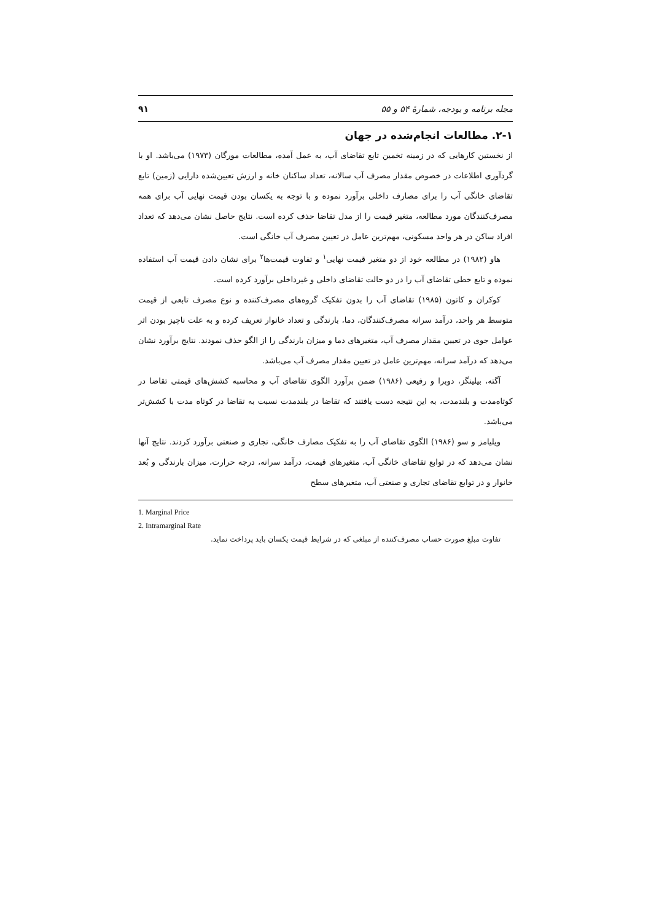مجله برنامه و بودجه، شمارهٔ ۵۴ و ۵۵ ۹۱
۲-۱. مطالعات انجام‌شده در جهان
از نخستین کارهایی که در زمینه تخمین تابع تقاضای آب، به عمل آمده، مطالعات مورگان (۱۹۷۳) می‌باشد. او با گردآوری اطلاعات در خصوص مقدار مصرف آب سالانه، تعداد ساکنان خانه و ارزش تعیین‌شده دارایی (زمین) تابع تقاضای خانگی آب را برای مصارف داخلی برآورد نموده و با توجه به یکسان بودن قیمت نهایی آب برای همه مصرف‌کنندگان مورد مطالعه، متغیر قیمت را از مدل تقاضا حذف کرده است. نتایج حاصل نشان می‌دهد که تعداد افراد ساکن در هر واحد مسکونی، مهم‌ترین عامل در تعیین مصرف آب خانگی است.
هاو (۱۹۸۲) در مطالعه خود از دو متغیر قیمت نهایی<sup>۱</sup> و تفاوت قیمت‌ها<sup>۲</sup> برای نشان دادن قیمت آب استفاده نموده و تابع خطی تقاضای آب را در دو حالت تقاضای داخلی و غیرداخلی برآورد کرده است.
کوکران و کاتون (۱۹۸۵) تقاضای آب را بدون تفکیک گروه‌های مصرف‌کننده و نوع مصرف تابعی از قیمت متوسط هر واحد، درآمد سرانه مصرف‌کنندگان، دما، بارندگی و تعداد خانوار تعریف کرده و به علت ناچیز بودن اثر عوامل جوی در تعیین مقدار مصرف آب، متغیرهای دما و میزان بارندگی را از الگو حذف نمودند. نتایج برآورد نشان می‌دهد که درآمد سرانه، مهم‌ترین عامل در تعیین مقدار مصرف آب می‌باشد.
آگته، بیلینگز، دوبرا و رفیعی (۱۹۸۶) ضمن برآورد الگوی تقاضای آب و محاسبه کشش‌های قیمتی تقاضا در کوتاه‌مدت و بلندمدت، به این نتیجه دست یافتند که تقاضا در بلندمدت نسبت به تقاضا در کوتاه مدت با کشش‌تر می‌باشد.
ویلیامز و سو (۱۹۸۶) الگوی تقاضای آب را به تفکیک مصارف خانگی، تجاری و صنعتی برآورد کردند. نتایج آنها نشان می‌دهد که در توابع تقاضای خانگی آب، متغیرهای قیمت، درآمد سرانه، درجه حرارت، میزان بارندگی و بُعد خانوار و در توابع تقاضای تجاری و صنعتی آب، متغیرهای سطح
1. Marginal Price
2. Intramarginal Rate
تفاوت مبلغ صورت حساب مصرف‌کننده از مبلغی که در شرایط قیمت یکسان باید پرداخت نماید.